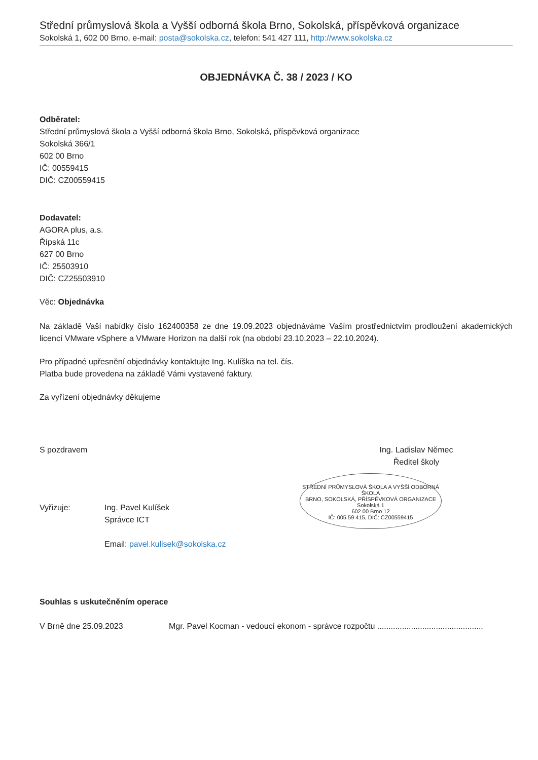Střední průmyslová škola a Vyšší odborná škola Brno, Sokolská, příspěvková organizace
Sokolská 1, 602 00 Brno, e-mail: posta@sokolska.cz, telefon: 541 427 111, http://www.sokolska.cz
OBJEDNÁVKA Č. 38 / 2023 / KO
Odběratel:
Střední průmyslová škola a Vyšší odborná škola Brno, Sokolská, příspěvková organizace
Sokolská 366/1
602 00 Brno
IČ: 00559415
DIČ: CZ00559415
Dodavatel:
AGORA plus, a.s.
Řípská 11c
627 00 Brno
IČ: 25503910
DIČ: CZ25503910
Věc: Objednávka
Na základě Vaší nabídky číslo 162400358 ze dne 19.09.2023 objednáváme Vaším prostřednictvím prodloužení akademických licencí VMware vSphere a VMware Horizon na další rok (na období 23.10.2023 – 22.10.2024).
Pro případné upřesnění objednávky kontaktujte Ing. Kulíška na tel. čís.
Platba bude provedena na základě Vámi vystavené faktury.
Za vyřízení objednávky děkujeme
S pozdravem
Vyřizuje: Ing. Pavel Kulíšek
Správce ICT
Email: pavel.kulisek@sokolska.cz
Ing. Ladislav Němec
Ředitel školy
STŘEDNÍ PRŮMYSLOVÁ ŠKOLA A VYŠŠÍ ODBORNÁ ŠKOLA
BRNO, SOKOLSKÁ, PŘÍSPĚVKOVÁ ORGANIZACE
Sokolská 1
602 00 Brno 12
IČ: 005 59 415, DIČ: CZ00559415
Souhlas s uskutečněním operace
V Brně dne 25.09.2023 Mgr. Pavel Kocman - vedoucí ekonom - správce rozpočtu ...............................................